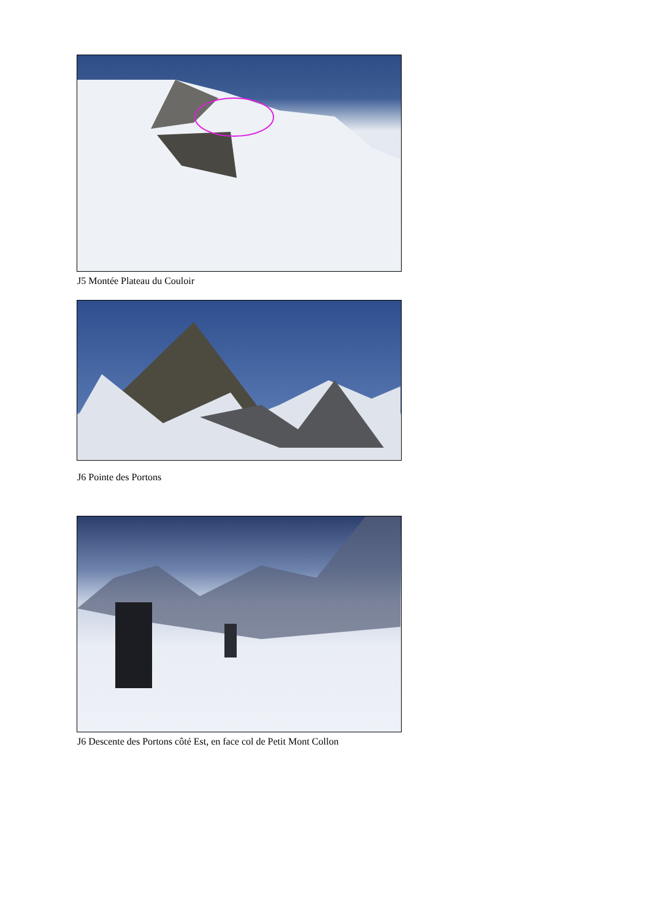J5 Montée Plateau du Couloir
J6 Pointe des Portons
J6 Descente des Portons côté Est, en face col de Petit Mont Collon